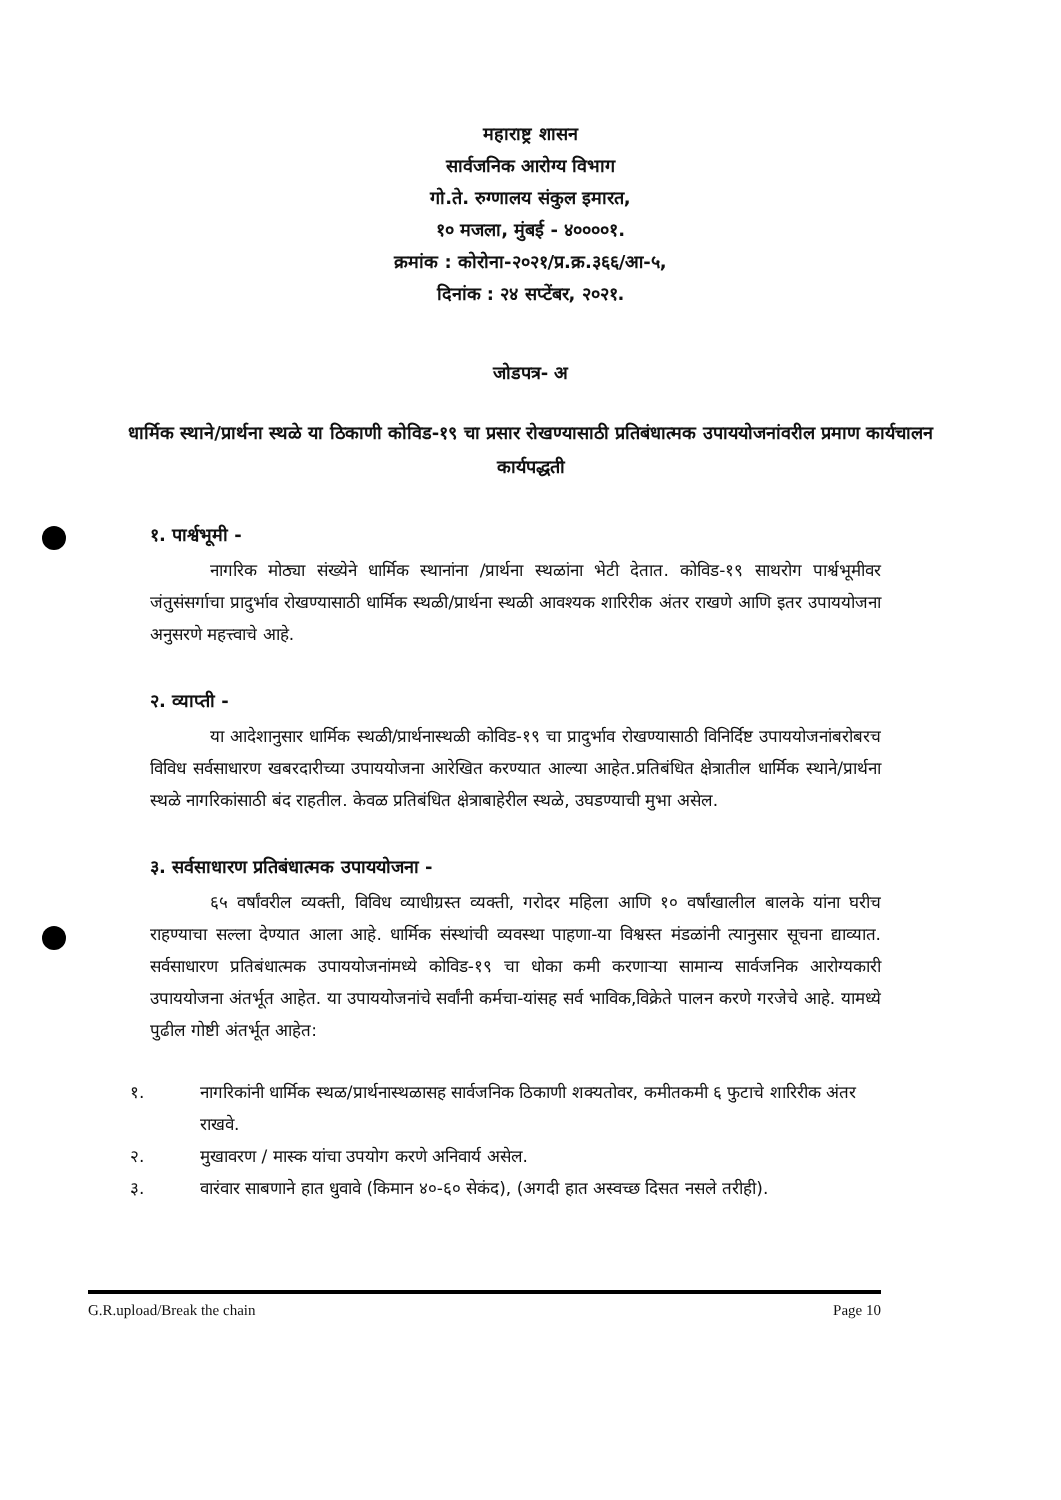महाराष्ट्र शासन
सार्वजनिक आरोग्य विभाग
गो.ते. रुग्णालय संकुल इमारत,
१० मजला, मुंबई - ४००००१.
क्रमांक : कोरोना-२०२१/प्र.क्र.३६६/आ-५,
दिनांक : २४ सप्टेंबर, २०२१.
जोडपत्र- अ
धार्मिक स्थाने/प्रार्थना स्थळे या ठिकाणी कोविड-१९ चा प्रसार रोखण्यासाठी प्रतिबंधात्मक उपाययोजनांवरील प्रमाण कार्यचालन कार्यपद्धती
१. पार्श्वभूमी -
नागरिक मोठ्या संख्येने धार्मिक स्थानांना /प्रार्थना स्थळांना भेटी देतात. कोविड-१९ साथरोग पार्श्वभूमीवर जंतुसंसर्गाचा प्रादुर्भाव रोखण्यासाठी धार्मिक स्थळी/प्रार्थना स्थळी आवश्यक शारिरीक अंतर राखणे आणि इतर उपाययोजना अनुसरणे महत्त्वाचे आहे.
२. व्याप्ती -
या आदेशानुसार धार्मिक स्थळी/प्रार्थनास्थळी कोविड-१९ चा प्रादुर्भाव रोखण्यासाठी विनिर्दिष्ट उपाययोजनांबरोबरच विविध सर्वसाधारण खबरदारीच्या उपाययोजना आरेखित करण्यात आल्या आहेत.प्रतिबंधित क्षेत्रातील धार्मिक स्थाने/प्रार्थना स्थळे नागरिकांसाठी बंद राहतील. केवळ प्रतिबंधित क्षेत्राबाहेरील स्थळे, उघडण्याची मुभा असेल.
३. सर्वसाधारण प्रतिबंधात्मक उपाययोजना -
६५ वर्षांवरील व्यक्ती, विविध व्याधीग्रस्त व्यक्ती, गरोदर महिला आणि १० वर्षांखालील बालके यांना घरीच राहण्याचा सल्ला देण्यात आला आहे. धार्मिक संस्थांची व्यवस्था पाहणा-या विश्वस्त मंडळांनी त्यानुसार सूचना द्याव्यात. सर्वसाधारण प्रतिबंधात्मक उपाययोजनांमध्ये कोविड-१९ चा धोका कमी करणाऱ्या सामान्य सार्वजनिक आरोग्यकारी उपाययोजना अंतर्भूत आहेत. या उपाययोजनांचे सर्वांनी कर्मचा-यांसह सर्व भाविक,विक्रेते पालन करणे गरजेचे आहे. यामध्ये पुढील गोष्टी अंतर्भूत आहेत:
१. नागरिकांनी धार्मिक स्थळ/प्रार्थनास्थळासह सार्वजनिक ठिकाणी शक्यतोवर, कमीतकमी ६ फुटाचे शारिरीक अंतर राखवे.
२. मुखावरण / मास्क यांचा उपयोग करणे अनिवार्य असेल.
३. वारंवार साबणाने हात धुवावे (किमान ४०-६० सेकंद), (अगदी हात अस्वच्छ दिसत नसले तरीही).
G.R.upload/Break the chain Page 10